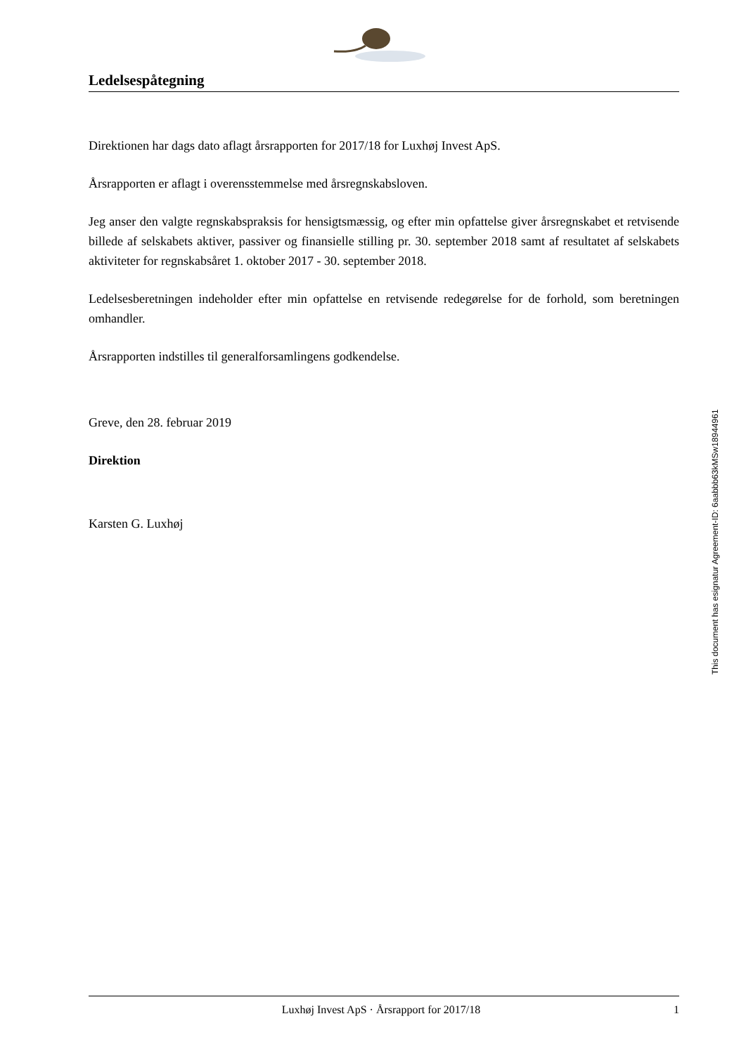Ledelsespåtegning
Direktionen har dags dato aflagt årsrapporten for 2017/18 for Luxhøj Invest ApS.
Årsrapporten er aflagt i overensstemmelse med årsregnskabsloven.
Jeg anser den valgte regnskabspraksis for hensigtsmæssig, og efter min opfattelse giver årsregnskabet et retvisende billede af selskabets aktiver, passiver og finansielle stilling pr. 30. september 2018 samt af resultatet af selskabets aktiviteter for regnskabsåret 1. oktober 2017 - 30. september 2018.
Ledelsesberetningen indeholder efter min opfattelse en retvisende redegørelse for de forhold, som beretningen omhandler.
Årsrapporten indstilles til generalforsamlingens godkendelse.
Greve, den 28. februar 2019
Direktion
Karsten G. Luxhøj
This document has esignatur Agreement-ID: 6aabbb63kMSw18944961
Luxhøj Invest ApS · Årsrapport for 2017/18 1